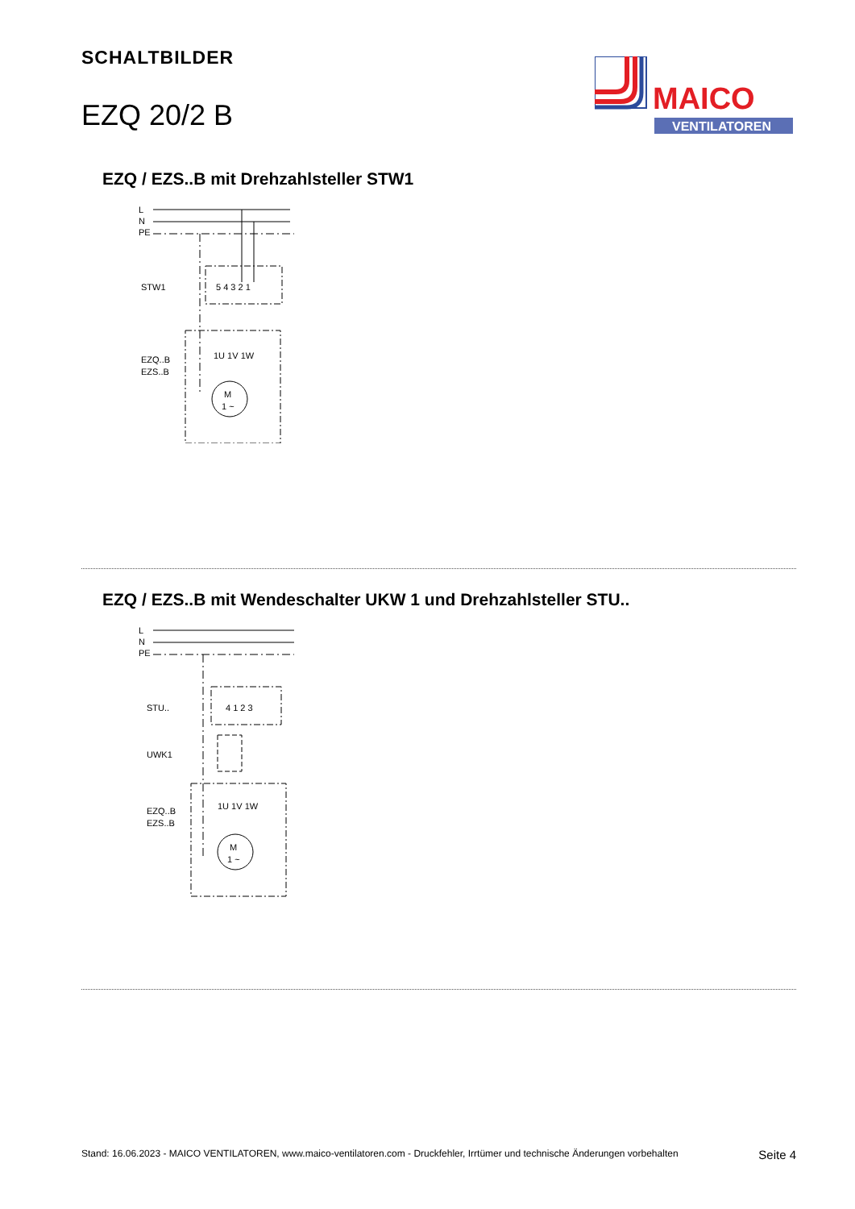SCHALTBILDER
EZQ 20/2 B
MAICO
VENTILATOREN
EZQ / EZS..B mit Drehzahlsteller STW1
L
N
PE
STW1
5 4 3 2 1
EZQ..B
EZS..B
1U 1V 1W
M
1 ~
EZQ / EZS..B mit Wendeschalter UKW 1 und Drehzahlsteller STU..
L
N
PE
STU..
4 1 2 3
UWK1
EZQ..B
EZS..B
1U 1V 1W
M
1 ~
Stand: 16.06.2023 - MAICO VENTILATOREN, www.maico-ventilatoren.com - Druckfehler, Irrtümer und technische Änderungen vorbehalten Seite 4